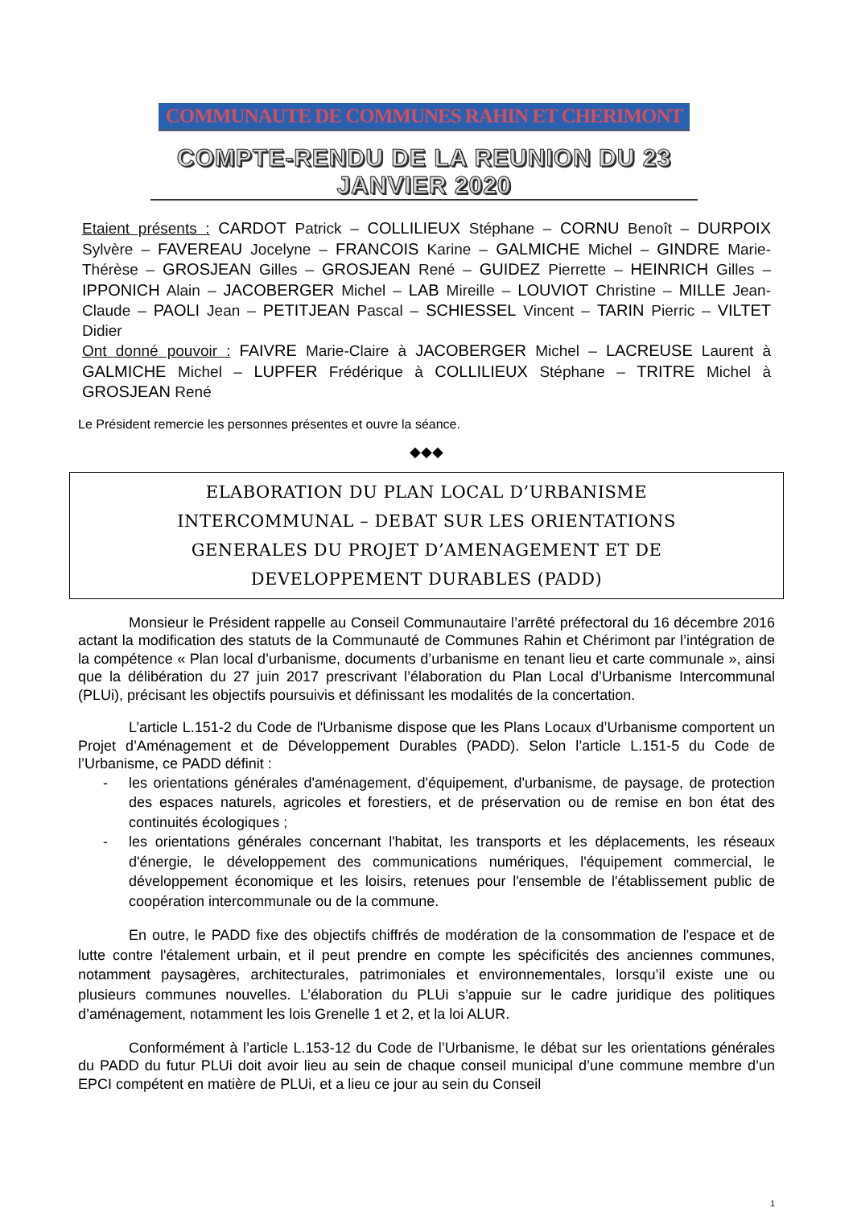COMMUNAUTE DE COMMUNES RAHIN ET CHERIMONT
COMPTE-RENDU DE LA REUNION DU 23 JANVIER 2020
Etaient présents : CARDOT Patrick – COLLILIEUX Stéphane – CORNU Benoît – DURPOIX Sylvère – FAVEREAU Jocelyne – FRANCOIS Karine – GALMICHE Michel – GINDRE Marie-Thérèse – GROSJEAN Gilles – GROSJEAN René – GUIDEZ Pierrette – HEINRICH Gilles – IPPONICH Alain – JACOBERGER Michel – LAB Mireille – LOUVIOT Christine – MILLE Jean-Claude – PAOLI Jean – PETITJEAN Pascal – SCHIESSEL Vincent – TARIN Pierric – VILTET Didier
Ont donné pouvoir : FAIVRE Marie-Claire à JACOBERGER Michel – LACREUSE Laurent à GALMICHE Michel – LUPFER Frédérique à COLLILIEUX Stéphane – TRITRE Michel à GROSJEAN René
Le Président remercie les personnes présentes et ouvre la séance.
◆◆◆
ELABORATION DU PLAN LOCAL D’URBANISME
INTERCOMMUNAL – DEBAT SUR LES ORIENTATIONS
GENERALES DU PROJET D’AMENAGEMENT ET DE
DEVELOPPEMENT DURABLES (PADD)
Monsieur le Président rappelle au Conseil Communautaire l’arrêté préfectoral du 16 décembre 2016 actant la modification des statuts de la Communauté de Communes Rahin et Chérimont par l’intégration de la compétence « Plan local d’urbanisme, documents d’urbanisme en tenant lieu et carte communale », ainsi que la délibération du 27 juin 2017 prescrivant l’élaboration du Plan Local d’Urbanisme Intercommunal (PLUi), précisant les objectifs poursuivis et définissant les modalités de la concertation.
L’article L.151-2 du Code de l'Urbanisme dispose que les Plans Locaux d’Urbanisme comportent un Projet d’Aménagement et de Développement Durables (PADD). Selon l’article L.151-5 du Code de l’Urbanisme, ce PADD définit :
- les orientations générales d'aménagement, d'équipement, d'urbanisme, de paysage, de protection des espaces naturels, agricoles et forestiers, et de préservation ou de remise en bon état des continuités écologiques ;
- les orientations générales concernant l'habitat, les transports et les déplacements, les réseaux d'énergie, le développement des communications numériques, l'équipement commercial, le développement économique et les loisirs, retenues pour l'ensemble de l'établissement public de coopération intercommunale ou de la commune.
En outre, le PADD fixe des objectifs chiffrés de modération de la consommation de l'espace et de lutte contre l'étalement urbain, et il peut prendre en compte les spécificités des anciennes communes, notamment paysagères, architecturales, patrimoniales et environnementales, lorsqu’il existe une ou plusieurs communes nouvelles. L’élaboration du PLUi s’appuie sur le cadre juridique des politiques d’aménagement, notamment les lois Grenelle 1 et 2, et la loi ALUR.
Conformément à l’article L.153-12 du Code de l’Urbanisme, le débat sur les orientations générales du PADD du futur PLUi doit avoir lieu au sein de chaque conseil municipal d’une commune membre d’un EPCI compétent en matière de PLUi, et a lieu ce jour au sein du Conseil
1